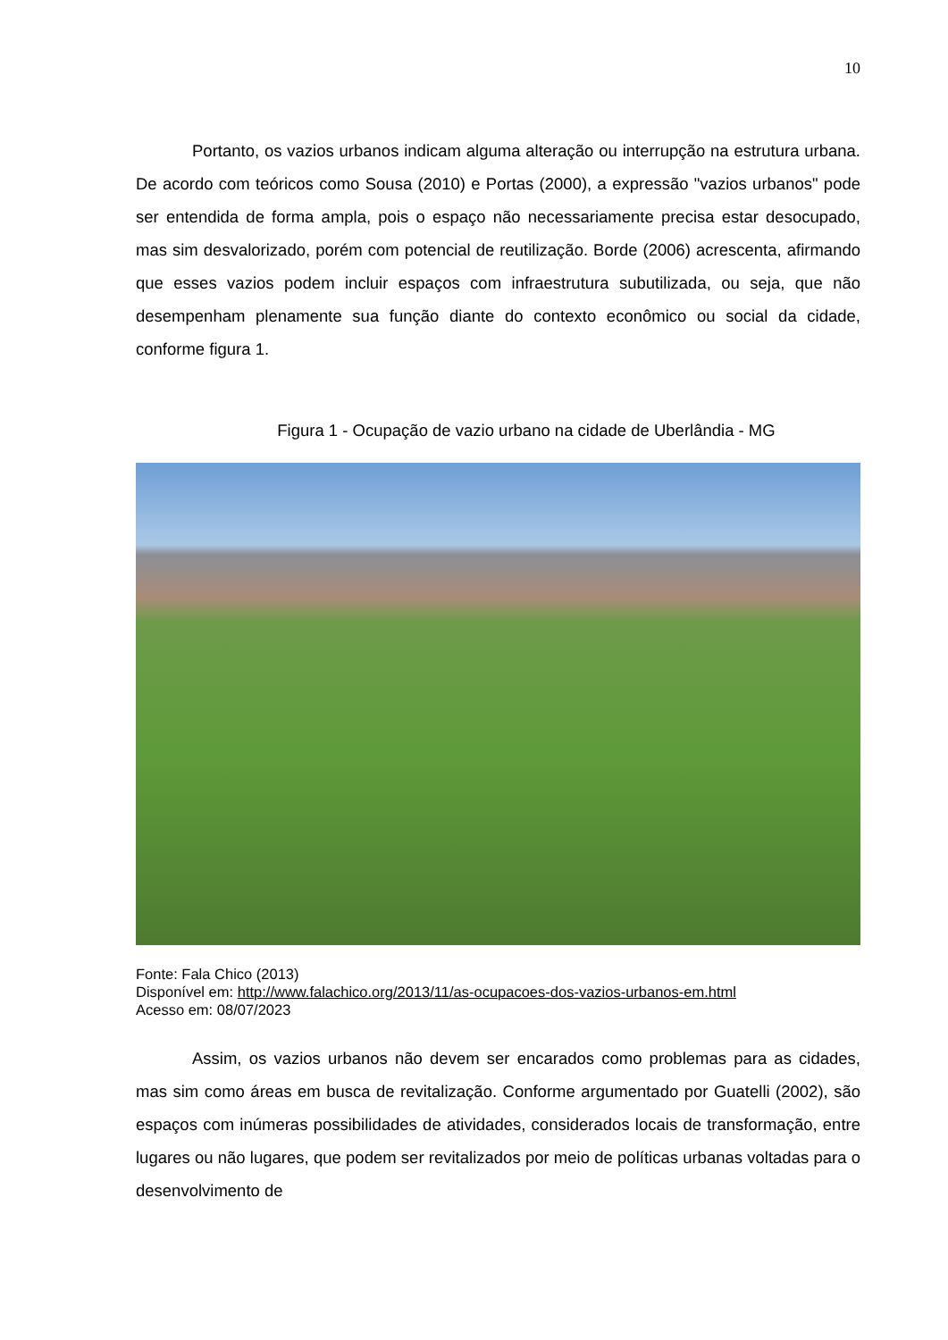10
Portanto, os vazios urbanos indicam alguma alteração ou interrupção na estrutura urbana. De acordo com teóricos como Sousa (2010) e Portas (2000), a expressão "vazios urbanos" pode ser entendida de forma ampla, pois o espaço não necessariamente precisa estar desocupado, mas sim desvalorizado, porém com potencial de reutilização. Borde (2006) acrescenta, afirmando que esses vazios podem incluir espaços com infraestrutura subutilizada, ou seja, que não desempenham plenamente sua função diante do contexto econômico ou social da cidade, conforme figura 1.
Figura 1 - Ocupação de vazio urbano na cidade de Uberlândia - MG
Fonte: Fala Chico (2013)
Disponível em: http://www.falachico.org/2013/11/as-ocupacoes-dos-vazios-urbanos-em.html
Acesso em: 08/07/2023
Assim, os vazios urbanos não devem ser encarados como problemas para as cidades, mas sim como áreas em busca de revitalização. Conforme argumentado por Guatelli (2002), são espaços com inúmeras possibilidades de atividades, considerados locais de transformação, entre lugares ou não lugares, que podem ser revitalizados por meio de políticas urbanas voltadas para o desenvolvimento de